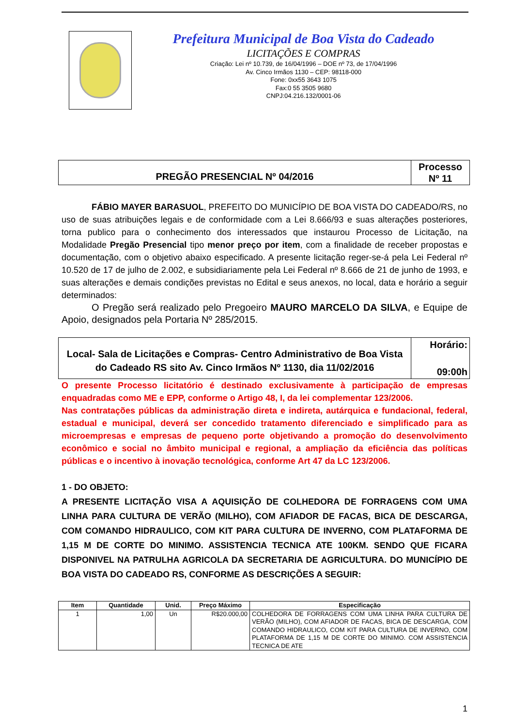Prefeitura Municipal de Boa Vista do Cadeado
LICITAÇÕES E COMPRAS
Criação: Lei nº 10.739, de 16/04/1996 – DOE nº 73, de 17/04/1996
Av. Cinco Irmãos 1130 – CEP: 98118-000
Fone: 0xx55 3643 1075
Fax:0 55 3505 9680
CNPJ:04.216.132/0001-06
| PREGÃO PRESENCIAL Nº 04/2016 | Processo Nº 11 |
FÁBIO MAYER BARASUOL, PREFEITO DO MUNICÍPIO DE BOA VISTA DO CADEADO/RS, no uso de suas atribuições legais e de conformidade com a Lei 8.666/93 e suas alterações posteriores, torna publico para o conhecimento dos interessados que instaurou Processo de Licitação, na Modalidade Pregão Presencial tipo menor preço por item, com a finalidade de receber propostas e documentação, com o objetivo abaixo especificado. A presente licitação reger-se-á pela Lei Federal nº 10.520 de 17 de julho de 2.002, e subsidiariamente pela Lei Federal nº 8.666 de 21 de junho de 1993, e suas alterações e demais condições previstas no Edital e seus anexos, no local, data e horário a seguir determinados:
O Pregão será realizado pelo Pregoeiro MAURO MARCELO DA SILVA, e Equipe de Apoio, designados pela Portaria Nº 285/2015.
| Local- Sala de Licitações e Compras- Centro Administrativo de Boa Vista do Cadeado RS sito Av. Cinco Irmãos Nº 1130, dia 11/02/2016 | Horário: 09:00h |
O presente Processo licitatório é destinado exclusivamente à participação de empresas enquadradas como ME e EPP, conforme o Artigo 48, I, da lei complementar 123/2006.
Nas contratações públicas da administração direta e indireta, autárquica e fundacional, federal, estadual e municipal, deverá ser concedido tratamento diferenciado e simplificado para as microempresas e empresas de pequeno porte objetivando a promoção do desenvolvimento econômico e social no âmbito municipal e regional, a ampliação da eficiência das políticas públicas e o incentivo à inovação tecnológica, conforme Art 47 da LC 123/2006.
1 - DO OBJETO:
A PRESENTE LICITAÇÃO VISA A AQUISIÇÃO DE COLHEDORA DE FORRAGENS COM UMA LINHA PARA CULTURA DE VERÃO (MILHO), COM AFIADOR DE FACAS, BICA DE DESCARGA, COM COMANDO HIDRAULICO, COM KIT PARA CULTURA DE INVERNO, COM PLATAFORMA DE 1,15 M DE CORTE DO MINIMO. ASSISTENCIA TECNICA ATE 100KM. SENDO QUE FICARA DISPONIVEL NA PATRULHA AGRICOLA DA SECRETARIA DE AGRICULTURA. DO MUNICÍPIO DE BOA VISTA DO CADEADO RS, CONFORME AS DESCRIÇÕES A SEGUIR:
| Item | Quantidade | Unid. | Preço Máximo | Especificação |
| --- | --- | --- | --- | --- |
| 1 | 1,00 | Un | R$20.000,00 | COLHEDORA DE FORRAGENS COM UMA LINHA PARA CULTURA DE VERÃO (MILHO), COM AFIADOR DE FACAS, BICA DE DESCARGA, COM COMANDO HIDRAULICO, COM KIT PARA CULTURA DE INVERNO, COM PLATAFORMA DE 1,15 M DE CORTE DO MINIMO. COM ASSISTENCIA TECNICA DE ATE |
1